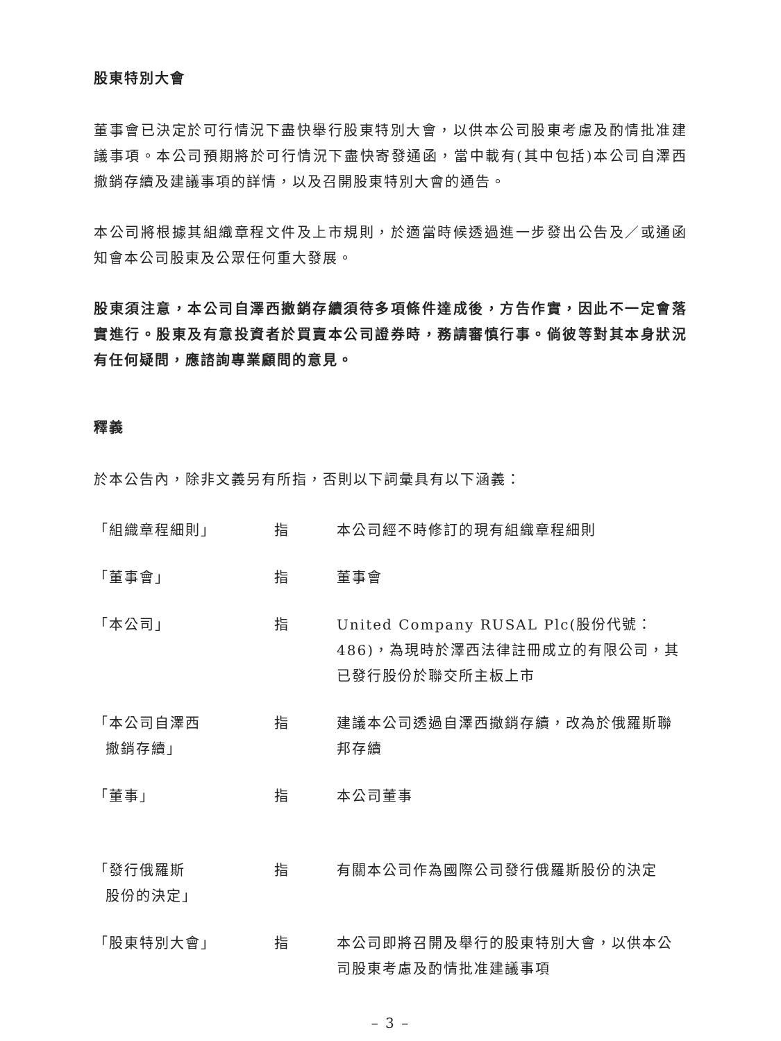股東特別大會
董事會已決定於可行情況下盡快舉行股東特別大會，以供本公司股東考慮及酌情批准建議事項。本公司預期將於可行情況下盡快寄發通函，當中載有(其中包括)本公司自澤西撤銷存續及建議事項的詳情，以及召開股東特別大會的通告。
本公司將根據其組織章程文件及上市規則，於適當時候透過進一步發出公告及／或通函知會本公司股東及公眾任何重大發展。
股東須注意，本公司自澤西撤銷存續須待多項條件達成後，方告作實，因此不一定會落實進行。股東及有意投資者於買賣本公司證券時，務請審慎行事。倘彼等對其本身狀況有任何疑問，應諮詢專業顧問的意見。
釋義
於本公告內，除非文義另有所指，否則以下詞彙具有以下涵義：
| 「組織章程細則」 | 指 | 本公司經不時修訂的現有組織章程細則 |
| 「董事會」 | 指 | 董事會 |
| 「本公司」 | 指 | United Company RUSAL Plc(股份代號：486)，為現時於澤西法律註冊成立的有限公司，其已發行股份於聯交所主板上市 |
| 「本公司自澤西 撤銷存續」 | 指 | 建議本公司透過自澤西撤銷存續，改為於俄羅斯聯邦存續 |
| 「董事」 | 指 | 本公司董事 |
| 「發行俄羅斯 股份的決定」 | 指 | 有關本公司作為國際公司發行俄羅斯股份的決定 |
| 「股東特別大會」 | 指 | 本公司即將召開及舉行的股東特別大會，以供本公司股東考慮及酌情批准建議事項 |
– 3 –